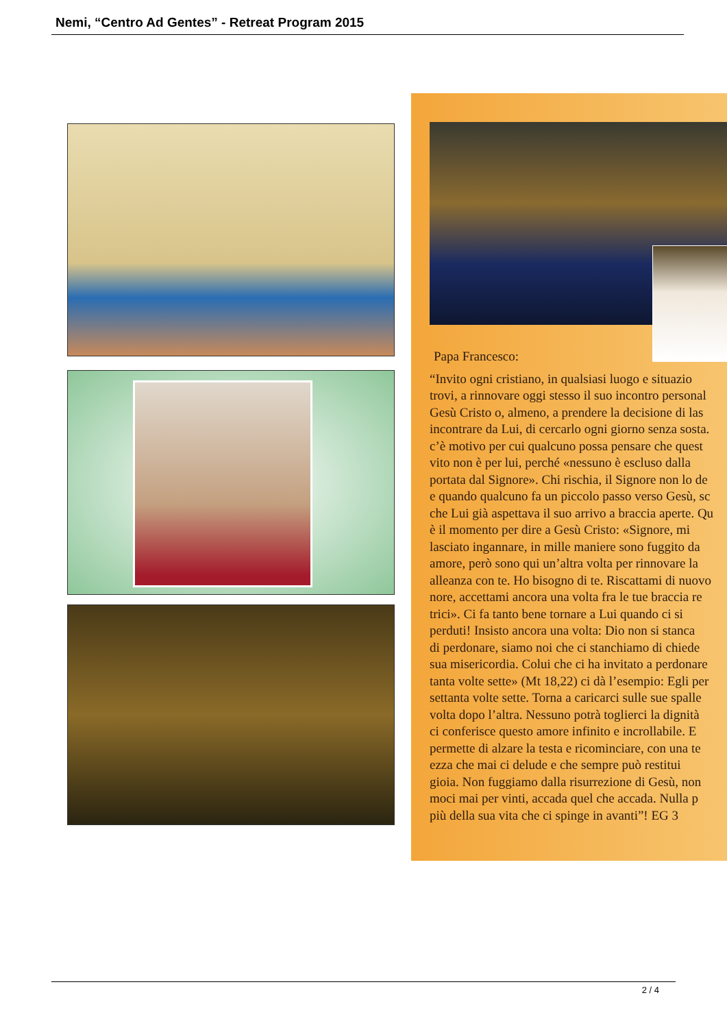Nemi, “Centro Ad Gentes” - Retreat Program 2015
Papa Francesco:
“Invito ogni cristiano, in qualsiasi luogo e situazio
trovi, a rinnovare oggi stesso il suo incontro personal
Gesù Cristo o, almeno, a prendere la decisione di las
incontrare da Lui, di cercarlo ogni giorno senza sosta.
c’è motivo per cui qualcuno possa pensare che quest
vito non è per lui, perché «nessuno è escluso dalla
portata dal Signore». Chi rischia, il Signore non lo de
e quando qualcuno fa un piccolo passo verso Gesù, sc
che Lui già aspettava il suo arrivo a braccia aperte. Qu
è il momento per dire a Gesù Cristo: «Signore, mi
lasciato ingannare, in mille maniere sono fuggito da
amore, però sono qui un’altra volta per rinnovare la
alleanza con te. Ho bisogno di te. Riscattami di nuovo
nore, accettami ancora una volta fra le tue braccia re
trici». Ci fa tanto bene tornare a Lui quando ci si
perduti! Insisto ancora una volta: Dio non si stanca
di perdonare, siamo noi che ci stanchiamo di chiede
sua misericordia. Colui che ci ha invitato a perdonare
tanta volte sette» (Mt 18,22) ci dà l’esempio: Egli per
settanta volte sette. Torna a caricarci sulle sue spalle
volta dopo l’altra. Nessuno potrà toglierci la dignità
ci conferisce questo amore infinito e incrollabile. E
permette di alzare la testa e ricominciare, con una te
ezza che mai ci delude e che sempre può restitui
gioia. Non fuggiamo dalla risurrezione di Gesù, non
moci mai per vinti, accada quel che accada. Nulla p
più della sua vita che ci spinge in avanti”! EG 3
2 / 4